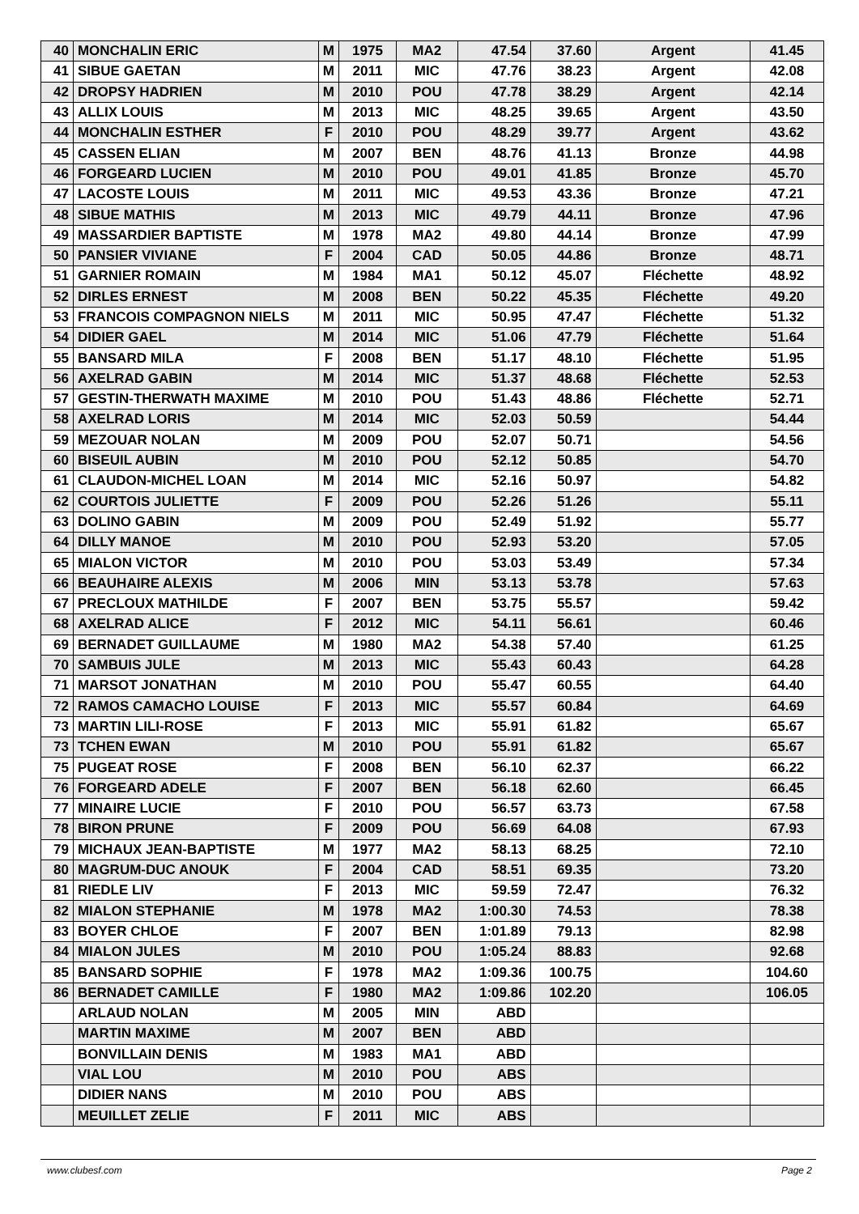| 40 | MONCHALIN ERIC | M | 1975 | MA2 | 47.54 | 37.60 | Argent | 41.45 |
| 41 | SIBUE GAETAN | M | 2011 | MIC | 47.76 | 38.23 | Argent | 42.08 |
| 42 | DROPSY HADRIEN | M | 2010 | POU | 47.78 | 38.29 | Argent | 42.14 |
| 43 | ALLIX LOUIS | M | 2013 | MIC | 48.25 | 39.65 | Argent | 43.50 |
| 44 | MONCHALIN ESTHER | F | 2010 | POU | 48.29 | 39.77 | Argent | 43.62 |
| 45 | CASSEN ELIAN | M | 2007 | BEN | 48.76 | 41.13 | Bronze | 44.98 |
| 46 | FORGEARD LUCIEN | M | 2010 | POU | 49.01 | 41.85 | Bronze | 45.70 |
| 47 | LACOSTE LOUIS | M | 2011 | MIC | 49.53 | 43.36 | Bronze | 47.21 |
| 48 | SIBUE MATHIS | M | 2013 | MIC | 49.79 | 44.11 | Bronze | 47.96 |
| 49 | MASSARDIER BAPTISTE | M | 1978 | MA2 | 49.80 | 44.14 | Bronze | 47.99 |
| 50 | PANSIER VIVIANE | F | 2004 | CAD | 50.05 | 44.86 | Bronze | 48.71 |
| 51 | GARNIER ROMAIN | M | 1984 | MA1 | 50.12 | 45.07 | Fléchette | 48.92 |
| 52 | DIRLES ERNEST | M | 2008 | BEN | 50.22 | 45.35 | Fléchette | 49.20 |
| 53 | FRANCOIS COMPAGNON NIELS | M | 2011 | MIC | 50.95 | 47.47 | Fléchette | 51.32 |
| 54 | DIDIER GAEL | M | 2014 | MIC | 51.06 | 47.79 | Fléchette | 51.64 |
| 55 | BANSARD MILA | F | 2008 | BEN | 51.17 | 48.10 | Fléchette | 51.95 |
| 56 | AXELRAD GABIN | M | 2014 | MIC | 51.37 | 48.68 | Fléchette | 52.53 |
| 57 | GESTIN-THERWATH MAXIME | M | 2010 | POU | 51.43 | 48.86 | Fléchette | 52.71 |
| 58 | AXELRAD LORIS | M | 2014 | MIC | 52.03 | 50.59 | | 54.44 |
| 59 | MEZOUAR NOLAN | M | 2009 | POU | 52.07 | 50.71 | | 54.56 |
| 60 | BISEUIL AUBIN | M | 2010 | POU | 52.12 | 50.85 | | 54.70 |
| 61 | CLAUDON-MICHEL LOAN | M | 2014 | MIC | 52.16 | 50.97 | | 54.82 |
| 62 | COURTOIS JULIETTE | F | 2009 | POU | 52.26 | 51.26 | | 55.11 |
| 63 | DOLINO GABIN | M | 2009 | POU | 52.49 | 51.92 | | 55.77 |
| 64 | DILLY MANOE | M | 2010 | POU | 52.93 | 53.20 | | 57.05 |
| 65 | MIALON VICTOR | M | 2010 | POU | 53.03 | 53.49 | | 57.34 |
| 66 | BEAUHAIRE ALEXIS | M | 2006 | MIN | 53.13 | 53.78 | | 57.63 |
| 67 | PRECLOUX MATHILDE | F | 2007 | BEN | 53.75 | 55.57 | | 59.42 |
| 68 | AXELRAD ALICE | F | 2012 | MIC | 54.11 | 56.61 | | 60.46 |
| 69 | BERNADET GUILLAUME | M | 1980 | MA2 | 54.38 | 57.40 | | 61.25 |
| 70 | SAMBUIS JULE | M | 2013 | MIC | 55.43 | 60.43 | | 64.28 |
| 71 | MARSOT JONATHAN | M | 2010 | POU | 55.47 | 60.55 | | 64.40 |
| 72 | RAMOS CAMACHO LOUISE | F | 2013 | MIC | 55.57 | 60.84 | | 64.69 |
| 73 | MARTIN LILI-ROSE | F | 2013 | MIC | 55.91 | 61.82 | | 65.67 |
| 73 | TCHEN EWAN | M | 2010 | POU | 55.91 | 61.82 | | 65.67 |
| 75 | PUGEAT ROSE | F | 2008 | BEN | 56.10 | 62.37 | | 66.22 |
| 76 | FORGEARD ADELE | F | 2007 | BEN | 56.18 | 62.60 | | 66.45 |
| 77 | MINAIRE LUCIE | F | 2010 | POU | 56.57 | 63.73 | | 67.58 |
| 78 | BIRON PRUNE | F | 2009 | POU | 56.69 | 64.08 | | 67.93 |
| 79 | MICHAUX JEAN-BAPTISTE | M | 1977 | MA2 | 58.13 | 68.25 | | 72.10 |
| 80 | MAGRUM-DUC ANOUK | F | 2004 | CAD | 58.51 | 69.35 | | 73.20 |
| 81 | RIEDLE LIV | F | 2013 | MIC | 59.59 | 72.47 | | 76.32 |
| 82 | MIALON STEPHANIE | M | 1978 | MA2 | 1:00.30 | 74.53 | | 78.38 |
| 83 | BOYER CHLOE | F | 2007 | BEN | 1:01.89 | 79.13 | | 82.98 |
| 84 | MIALON JULES | M | 2010 | POU | 1:05.24 | 88.83 | | 92.68 |
| 85 | BANSARD SOPHIE | F | 1978 | MA2 | 1:09.36 | 100.75 | | 104.60 |
| 86 | BERNADET CAMILLE | F | 1980 | MA2 | 1:09.86 | 102.20 | | 106.05 |
| | ARLAUD NOLAN | M | 2005 | MIN | ABD | | | |
| | MARTIN MAXIME | M | 2007 | BEN | ABD | | | |
| | BONVILLAIN DENIS | M | 1983 | MA1 | ABD | | | |
| | VIAL LOU | M | 2010 | POU | ABS | | | |
| | DIDIER NANS | M | 2010 | POU | ABS | | | |
| | MEUILLET ZELIE | F | 2011 | MIC | ABS | | | |
www.clubesf.com Page 2